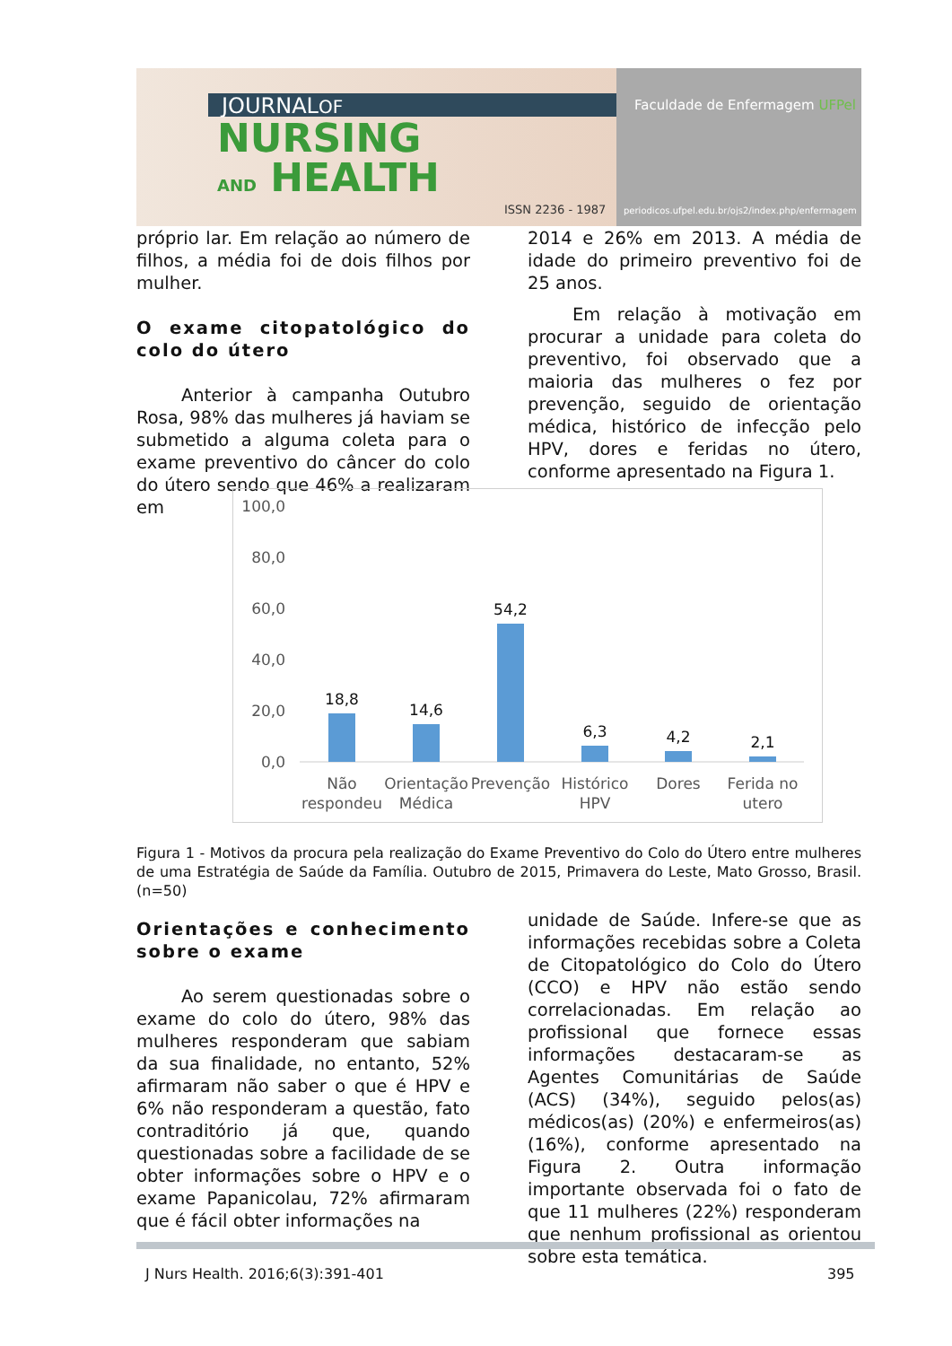JOURNALOF
NURSING
AND HEALTH
ISSN 2236 - 1987
Faculdade de Enfermagem UFPel
periodicos.ufpel.edu.br/ojs2/index.php/enfermagem
próprio lar. Em relação ao número de filhos, a média foi de dois filhos por mulher.
O exame citopatológico do colo do útero
Anterior à campanha Outubro Rosa, 98% das mulheres já haviam se submetido a alguma coleta para o exame preventivo do câncer do colo do útero sendo que 46% a realizaram em
2014 e 26% em 2013. A média de idade do primeiro preventivo foi de 25 anos.
Em relação à motivação em procurar a unidade para coleta do preventivo, foi observado que a maioria das mulheres o fez por prevenção, seguido de orientação médica, histórico de infecção pelo HPV, dores e feridas no útero, conforme apresentado na Figura 1.
100,0
80,0
60,0
40,0
20,0
0,0
18,8
14,6
54,2
6,3
4,2
2,1
Não
respondeu
Orientação
Médica
Prevenção
Histórico
HPV
Dores
Ferida no
utero
Figura 1 - Motivos da procura pela realização do Exame Preventivo do Colo do Útero entre mulheres de uma Estratégia de Saúde da Família. Outubro de 2015, Primavera do Leste, Mato Grosso, Brasil. (n=50)
Orientações e conhecimento sobre o exame
Ao serem questionadas sobre o exame do colo do útero, 98% das mulheres responderam que sabiam da sua finalidade, no entanto, 52% afirmaram não saber o que é HPV e 6% não responderam a questão, fato contraditório já que, quando questionadas sobre a facilidade de se obter informações sobre o HPV e o exame Papanicolau, 72% afirmaram que é fácil obter informações na
unidade de Saúde. Infere-se que as informações recebidas sobre a Coleta de Citopatológico do Colo do Útero (CCO) e HPV não estão sendo correlacionadas. Em relação ao profissional que fornece essas informações destacaram-se as Agentes Comunitárias de Saúde (ACS) (34%), seguido pelos(as) médicos(as) (20%) e enfermeiros(as) (16%), conforme apresentado na Figura 2. Outra informação importante observada foi o fato de que 11 mulheres (22%) responderam que nenhum profissional as orientou sobre esta temática.
J Nurs Health. 2016;6(3):391-401
395